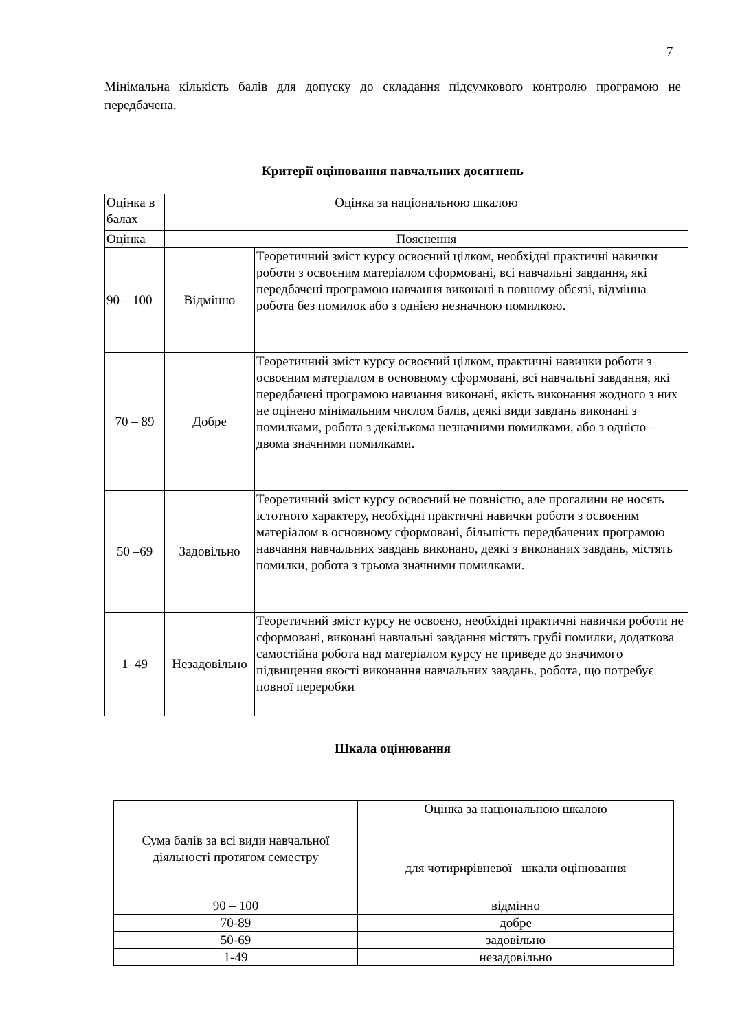7
Мінімальна кількість балів для допуску до складання підсумкового контролю програмою не передбачена.
Критерії оцінювання навчальних досягнень
| Оцінка в балах | Оцінка за національною шкалою | |
| Оцінка | Пояснення | |
| 90 – 100 | Відмінно | Теоретичний зміст курсу освоєний цілком, необхідні практичні навички роботи з освоєним матеріалом сформовані, всі навчальні завдання, які передбачені програмою навчання виконані в повному обсязі, відмінна робота без помилок або з однією незначною помилкою. |
| 70 – 89 | Добре | Теоретичний зміст курсу освоєний цілком, практичні навички роботи з освоєним матеріалом в основному сформовані, всі навчальні завдання, які передбачені програмою навчання виконані, якість виконання жодного з них не оцінено мінімальним числом балів, деякі види завдань виконані з помилками, робота з декількома незначними помилками, або з однією – двома значними помилками. |
| 50 –69 | Задовільно | Теоретичний зміст курсу освоєний не повністю, але прогалини не носять істотного характеру, необхідні практичні навички роботи з освоєним матеріалом в основному сформовані, більшість передбачених програмою навчання навчальних завдань виконано, деякі з виконаних завдань, містять помилки, робота з трьома значними помилками. |
| 1–49 | Незадовільно | Теоретичний зміст курсу не освоєно, необхідні практичні навички роботи не сформовані, виконані навчальні завдання містять грубі помилки, додаткова самостійна робота над матеріалом курсу не приведе до значимого підвищення якості виконання навчальних завдань, робота, що потребує повної переробки |
Шкала оцінювання
| Сума балів за всі види навчальної діяльності протягом семестру | Оцінка за національною шкалою |
| | для чотирирівневої шкали оцінювання |
| 90 – 100 | відмінно |
| 70-89 | добре |
| 50-69 | задовільно |
| 1-49 | незадовільно |